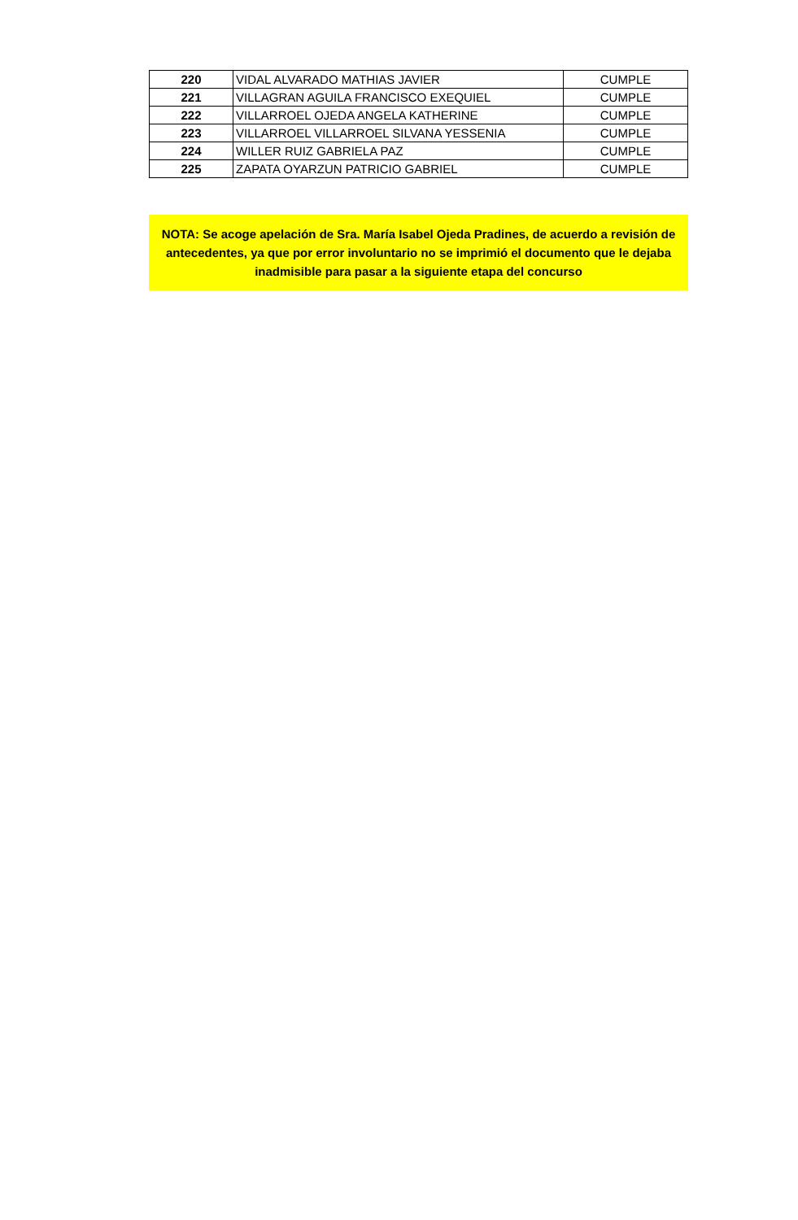| 220 | VIDAL ALVARADO MATHIAS JAVIER | CUMPLE |
| 221 | VILLAGRAN AGUILA FRANCISCO EXEQUIEL | CUMPLE |
| 222 | VILLARROEL OJEDA ANGELA KATHERINE | CUMPLE |
| 223 | VILLARROEL VILLARROEL SILVANA YESSENIA | CUMPLE |
| 224 | WILLER RUIZ GABRIELA PAZ | CUMPLE |
| 225 | ZAPATA OYARZUN PATRICIO GABRIEL | CUMPLE |
NOTA: Se acoge apelación de Sra. María Isabel Ojeda Pradines, de acuerdo a revisión de antecedentes, ya que por error involuntario no se imprimió el documento que le dejaba inadmisible para pasar a la siguiente etapa del concurso